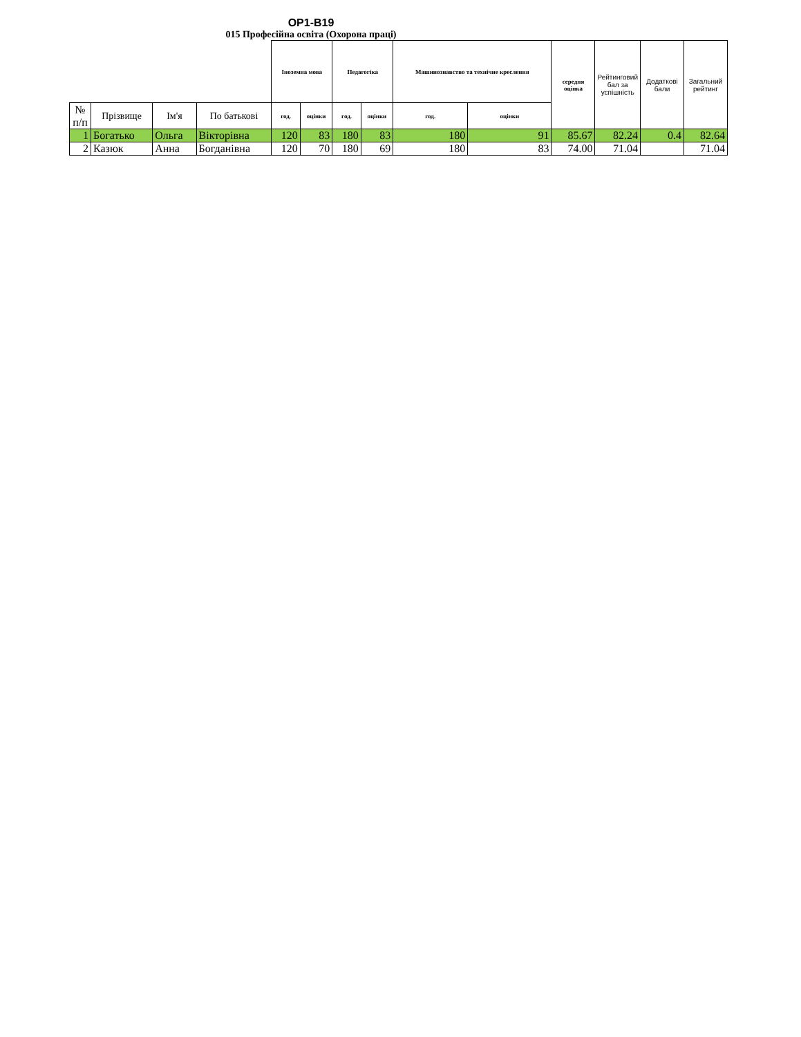ОР1-В19
015 Професійна освіта (Охорона праці)
| | | | | Іноземна мова | | Педагогіка | | Машинознавство та технічне креслення | | середня оцінка | Рейтинговий бал за успішність | Додаткові бали | Загальний рейтинг |
| № п/п | Прізвище | Ім'я | По батькові | год. | оцінки | год. | оцінки | год. | оцінки | | | | |
| 1 | Богатько | Ольга | Вікторівна | 120 | 83 | 180 | 83 | 180 | 91 | 85.67 | 82.24 | 0.4 | 82.64 |
| 2 | Казюк | Анна | Богданівна | 120 | 70 | 180 | 69 | 180 | 83 | 74.00 | 71.04 | | 71.04 |